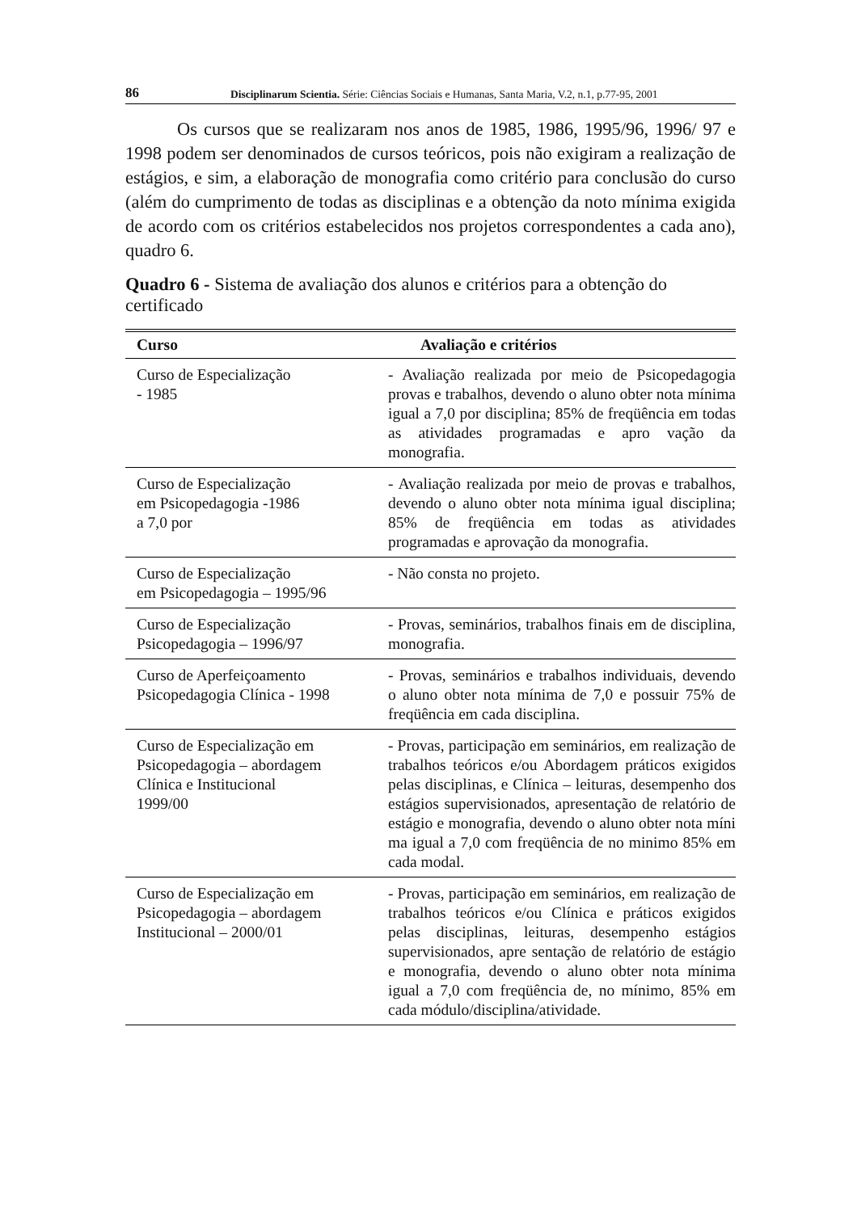86 Disciplinarum Scientia. Série: Ciências Sociais e Humanas, Santa Maria, V.2, n.1, p.77-95, 2001
Os cursos que se realizaram nos anos de 1985, 1986, 1995/96, 1996/ 97 e 1998 podem ser denominados de cursos teóricos, pois não exigiram a realização de estágios, e sim, a elaboração de monografia como critério para conclusão do curso (além do cumprimento de todas as disciplinas e a obtenção da noto mínima exigida de acordo com os critérios estabelecidos nos projetos correspondentes a cada ano), quadro 6.
Quadro 6 - Sistema de avaliação dos alunos e critérios para a obtenção do certificado
| Curso | Avaliação e critérios |
| --- | --- |
| Curso de Especialização - 1985 | - Avaliação realizada por meio de Psicopedagogia provas e trabalhos, devendo o aluno obter nota mínima igual a 7,0 por disciplina; 85% de freqüência em todas as atividades programadas e apro vação da monografia. |
| Curso de Especialização em Psicopedagogia -1986 a 7,0 por | - Avaliação realizada por meio de provas e trabalhos, devendo o aluno obter nota mínima igual disciplina; 85% de freqüência em todas as atividades programadas e aprovação da monografia. |
| Curso de Especialização em Psicopedagogia – 1995/96 | - Não consta no projeto. |
| Curso de Especialização Psicopedagogia – 1996/97 | - Provas, seminários, trabalhos finais em de disciplina, monografia. |
| Curso de Aperfeiçoamento Psicopedagogia Clínica - 1998 | - Provas, seminários e trabalhos individuais, devendo o aluno obter nota mínima de 7,0 e possuir 75% de freqüência em cada disciplina. |
| Curso de Especialização em Psicopedagogia – abordagem Clínica e Institucional 1999/00 | - Provas, participação em seminários, em realização de trabalhos teóricos e/ou Abordagem práticos exigidos pelas disciplinas, e Clínica – leituras, desempenho dos estágios supervisionados, apresentação de relatório de estágio e monografia, devendo o aluno obter nota míni ma igual a 7,0 com freqüência de no minimo 85% em cada modal. |
| Curso de Especialização em Psicopedagogia – abordagem Institucional – 2000/01 | - Provas, participação em seminários, em realização de trabalhos teóricos e/ou Clínica e práticos exigidos pelas disciplinas, leituras, desempenho estágios supervisionados, apre sentação de relatório de estágio e monografia, devendo o aluno obter nota mínima igual a 7,0 com freqüência de, no mínimo, 85% em cada módulo/disciplina/atividade. |